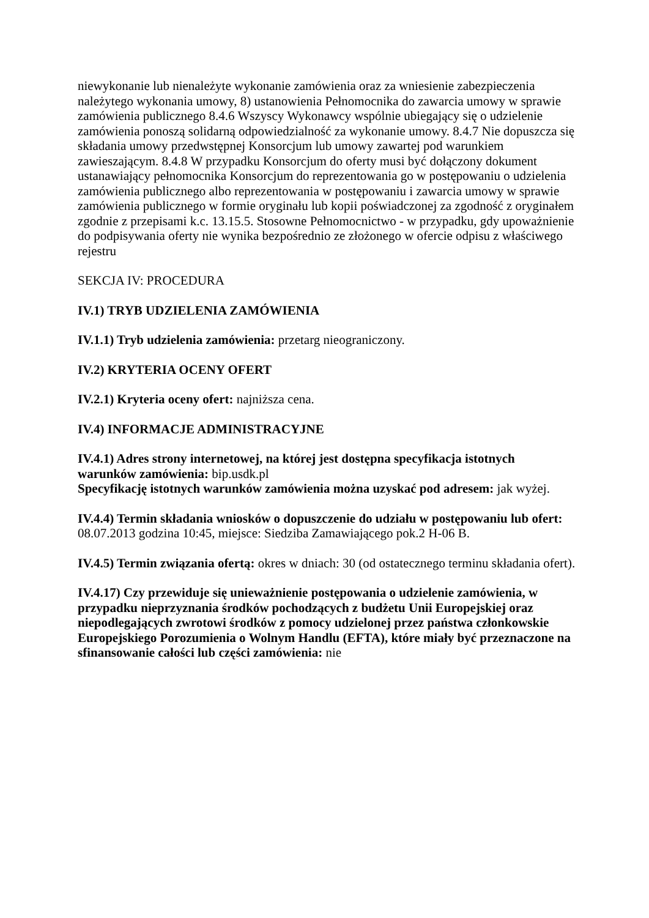niewykonanie lub nienależyte wykonanie zamówienia oraz za wniesienie zabezpieczenia należytego wykonania umowy, 8) ustanowienia Pełnomocnika do zawarcia umowy w sprawie zamówienia publicznego 8.4.6 Wszyscy Wykonawcy wspólnie ubiegający się o udzielenie zamówienia ponoszą solidarną odpowiedzialność za wykonanie umowy. 8.4.7 Nie dopuszcza się składania umowy przedwstępnej Konsorcjum lub umowy zawartej pod warunkiem zawieszającym. 8.4.8 W przypadku Konsorcjum do oferty musi być dołączony dokument ustanawiający pełnomocnika Konsorcjum do reprezentowania go w postępowaniu o udzielenia zamówienia publicznego albo reprezentowania w postępowaniu i zawarcia umowy w sprawie zamówienia publicznego w formie oryginału lub kopii poświadczonej za zgodność z oryginałem zgodnie z przepisami k.c. 13.15.5. Stosowne Pełnomocnictwo - w przypadku, gdy upoważnienie do podpisywania oferty nie wynika bezpośrednio ze złożonego w ofercie odpisu z właściwego rejestru
SEKCJA IV: PROCEDURA
IV.1) TRYB UDZIELENIA ZAMÓWIENIA
IV.1.1) Tryb udzielenia zamówienia: przetarg nieograniczony.
IV.2) KRYTERIA OCENY OFERT
IV.2.1) Kryteria oceny ofert: najniższa cena.
IV.4) INFORMACJE ADMINISTRACYJNE
IV.4.1) Adres strony internetowej, na której jest dostępna specyfikacja istotnych warunków zamówienia: bip.usdk.pl
Specyfikację istotnych warunków zamówienia można uzyskać pod adresem: jak wyżej.
IV.4.4) Termin składania wniosków o dopuszczenie do udziału w postępowaniu lub ofert: 08.07.2013 godzina 10:45, miejsce: Siedziba Zamawiającego pok.2 H-06 B.
IV.4.5) Termin związania ofertą: okres w dniach: 30 (od ostatecznego terminu składania ofert).
IV.4.17) Czy przewiduje się unieważnienie postępowania o udzielenie zamówienia, w przypadku nieprzyznania środków pochodzących z budżetu Unii Europejskiej oraz niepodlegających zwrotowi środków z pomocy udzielonej przez państwa członkowskie Europejskiego Porozumienia o Wolnym Handlu (EFTA), które miały być przeznaczone na sfinansowanie całości lub części zamówienia: nie